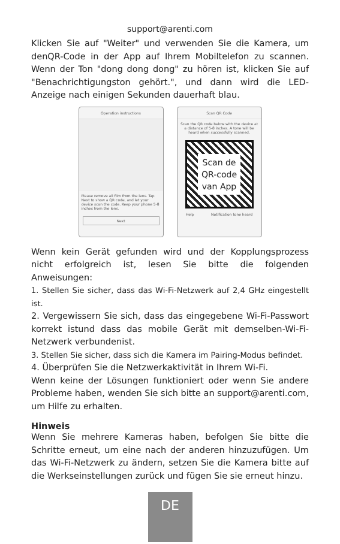support@arenti.com
Klicken Sie auf "Weiter" und verwenden Sie die Kamera, um denQR-Code in der App auf Ihrem Mobiltelefon zu scannen. Wenn der Ton "dong dong dong" zu hören ist, klicken Sie auf "Benachrichtigungston gehört.", und dann wird die LED-Anzeige nach einigen Sekunden dauerhaft blau.
Operation instructions
Please remove all film from the lens. Tap Next to show a QR code, and let your device scan the code. Keep your phone 5-8 inches from the lens.
Next
Scan QR Code
Scan the QR code below with the device at a distance of 5-8 inches. A tone will be heard when successfully scanned.
Scan de
QR-code
van App
Help Notification tone heard
Wenn kein Gerät gefunden wird und der Kopplungsprozess nicht erfolgreich ist, lesen Sie bitte die folgenden Anweisungen:
1. Stellen Sie sicher, dass das Wi-Fi-Netzwerk auf 2,4 GHz eingestellt ist.
2. Vergewissern Sie sich, dass das eingegebene Wi-Fi-Passwort korrekt istund dass das mobile Gerät mit demselben-Wi-Fi-Netzwerk verbundenist.
3. Stellen Sie sicher, dass sich die Kamera im Pairing-Modus befindet.
4. Überprüfen Sie die Netzwerkaktivität in Ihrem Wi-Fi.
Wenn keine der Lösungen funktioniert oder wenn Sie andere Probleme haben, wenden Sie sich bitte an support@arenti.com, um Hilfe zu erhalten.
Hinweis
Wenn Sie mehrere Kameras haben, befolgen Sie bitte die Schritte erneut, um eine nach der anderen hinzuzufügen. Um das Wi-Fi-Netzwerk zu ändern, setzen Sie die Kamera bitte auf die Werkseinstellungen zurück und fügen Sie sie erneut hinzu.
DE